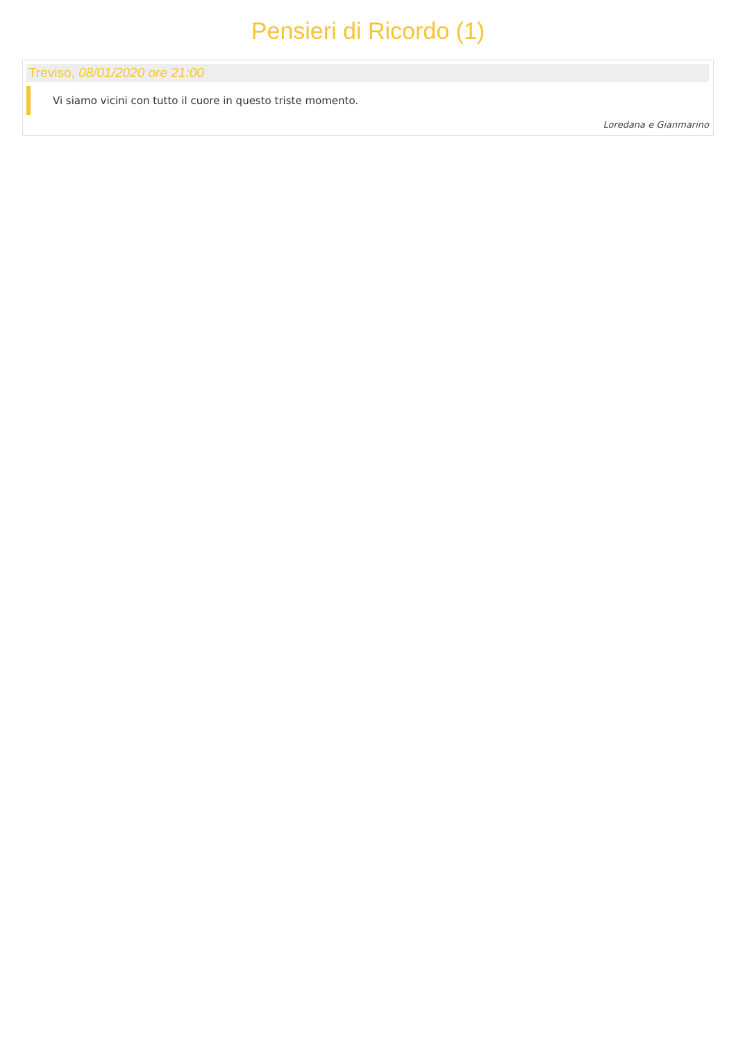Pensieri di Ricordo (1)
Treviso, 08/01/2020 ore 21:00
Vi siamo vicini con tutto il cuore in questo triste momento.
Loredana e Gianmarino